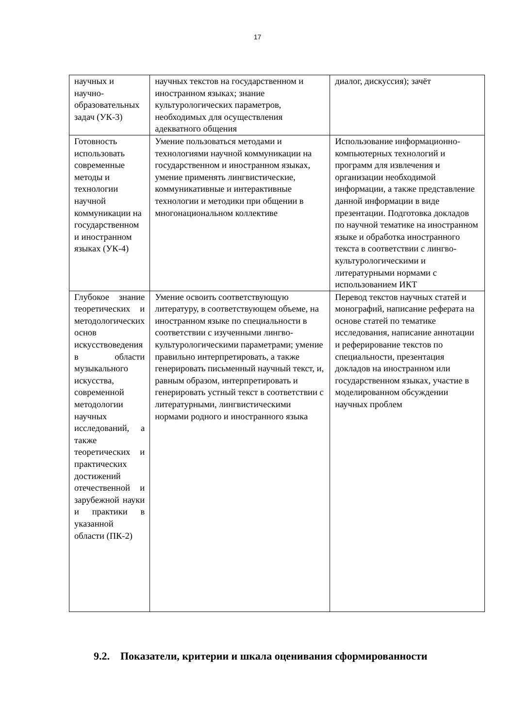17
| научных и научно-образовательных задач (УК-3) | научных текстов на государственном и иностранном языках; знание культурологических параметров, необходимых для осуществления адекватного общения | диалог, дискуссия); зачёт |
| Готовность использовать современные методы и технологии научной коммуникации на государственном и иностранном языках (УК-4) | Умение пользоваться методами и технологиями научной коммуникации на государственном и иностранном языках, умение применять лингвистические, коммуникативные и интерактивные технологии и методики при общении в многонациональном коллективе | Использование информационно-компьютерных технологий и программ для извлечения и организации необходимой информации, а также представление данной информации в виде презентации. Подготовка докладов по научной тематике на иностранном языке и обработка иностранного текста в соответствии с лингво-культурологическими и литературными нормами с использованием ИКТ |
| Глубокое знание теоретических и методологических основ искусствоведения в области музыкального искусства, современной методологии научных исследований, а также теоретических и практических достижений отечественной и зарубежной науки и практики в указанной области (ПК-2) | Умение освоить соответствующую литературу, в соответствующем объеме, на иностранном языке по специальности в соответствии с изученными лингво-культурологическими параметрами; умение правильно интерпретировать, а также генерировать письменный научный текст, и, равным образом, интерпретировать и генерировать устный текст в соответствии с литературными, лингвистическими нормами родного и иностранного языка | Перевод текстов научных статей и монографий, написание реферата на основе статей по тематике исследования, написание аннотации и реферирование текстов по специальности, презентация докладов на иностранном или государственном языках, участие в моделированном обсуждении научных проблем |
9.2. Показатели, критерии и шкала оценивания сформированности